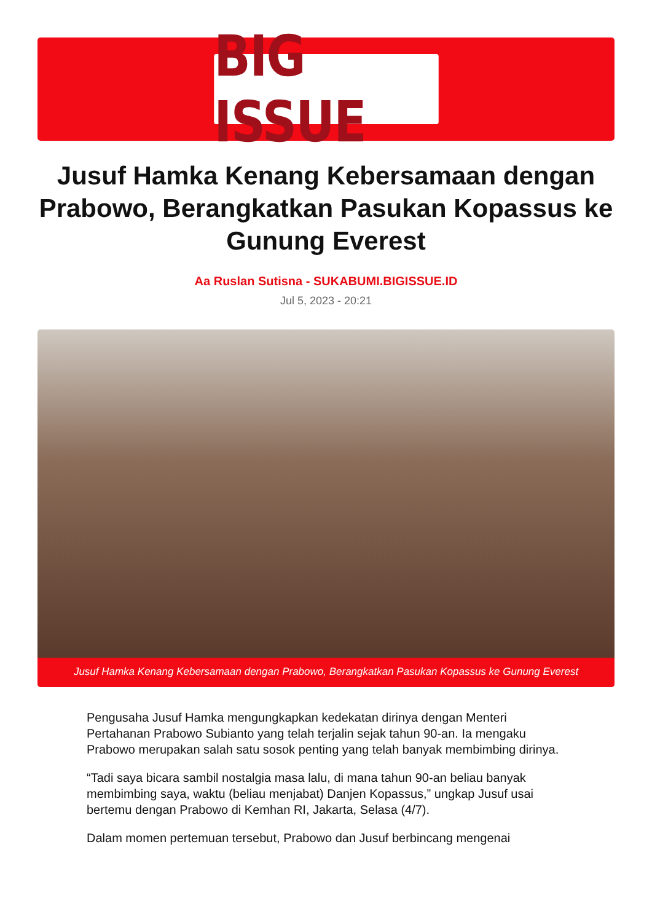BIG ISSUE
Jusuf Hamka Kenang Kebersamaan dengan Prabowo, Berangkatkan Pasukan Kopassus ke Gunung Everest
Aa Ruslan Sutisna - SUKABUMI.BIGISSUE.ID
Jul 5, 2023 - 20:21
Jusuf Hamka Kenang Kebersamaan dengan Prabowo, Berangkatkan Pasukan Kopassus ke Gunung Everest
Pengusaha Jusuf Hamka mengungkapkan kedekatan dirinya dengan Menteri Pertahanan Prabowo Subianto yang telah terjalin sejak tahun 90-an. Ia mengaku Prabowo merupakan salah satu sosok penting yang telah banyak membimbing dirinya.
“Tadi saya bicara sambil nostalgia masa lalu, di mana tahun 90-an beliau banyak membimbing saya, waktu (beliau menjabat) Danjen Kopassus,” ungkap Jusuf usai bertemu dengan Prabowo di Kemhan RI, Jakarta, Selasa (4/7).
Dalam momen pertemuan tersebut, Prabowo dan Jusuf berbincang mengenai